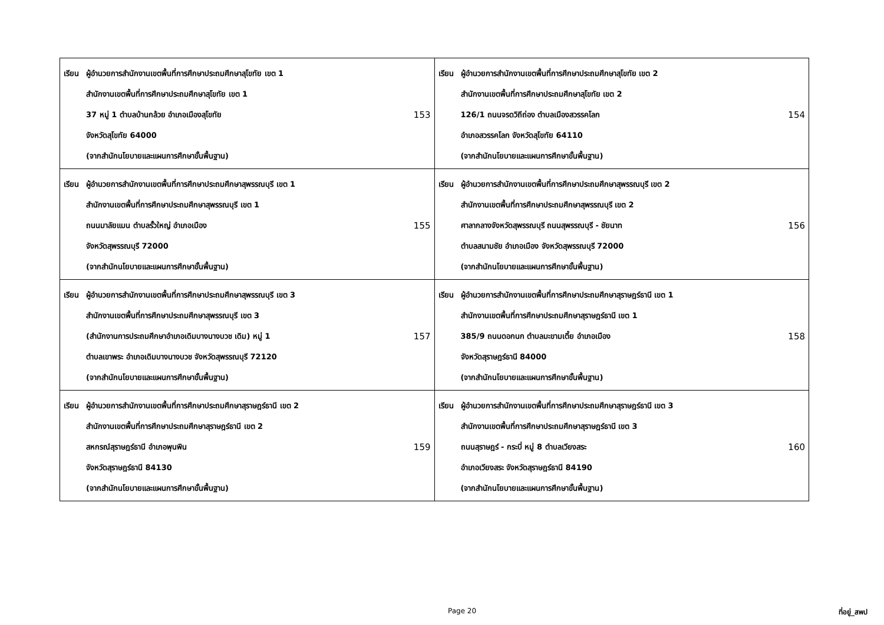| เรียน ผู้อำนวยการสำนักงานเขตพื้นที่การศึกษาประถมศึกษาสุโขทัย เขต 1 สำนักงานเขตพื้นที่การศึกษาประถมศึกษาสุโขทัย เขต 1 37 หมู่ 1 ตำบลบ้านกล้วย อำเภอเมืองสุโขทัย จังหวัดสุโขทัย 64000 (จากสำนักนโยบายและแผนการศึกษาขั้นพื้นฐาน) 153 | เรียน ผู้อำนวยการสำนักงานเขตพื้นที่การศึกษาประถมศึกษาสุโขทัย เขต 2 สำนักงานเขตพื้นที่การศึกษาประถมศึกษาสุโขทัย เขต 2 126/1 ถนนจรดวิถีถ่อง ตำบลเมืองสวรรคโลก อำเภอสวรรคโลก จังหวัดสุโขทัย 64110 (จากสำนักนโยบายและแผนการศึกษาขั้นพื้นฐาน) 154 |
| เรียน ผู้อำนวยการสำนักงานเขตพื้นที่การศึกษาประถมศึกษาสุพรรณบุรี เขต 1 สำนักงานเขตพื้นที่การศึกษาประถมศึกษาสุพรรณบุรี เขต 1 ถนนมาลัยแมน ตำบลรั้วใหญ่ อำเภอเมือง จังหวัดสุพรรณบุรี 72000 (จากสำนักนโยบายและแผนการศึกษาขั้นพื้นฐาน) 155 | เรียน ผู้อำนวยการสำนักงานเขตพื้นที่การศึกษาประถมศึกษาสุพรรณบุรี เขต 2 สำนักงานเขตพื้นที่การศึกษาประถมศึกษาสุพรรณบุรี เขต 2 ศาลากลางจังหวัดสุพรรณบุรี ถนนสุพรรณบุรี - ชัยนาท ตำบลสนามชัย อำเภอเมือง จังหวัดสุพรรณบุรี 72000 (จากสำนักนโยบายและแผนการศึกษาขั้นพื้นฐาน) 156 |
| เรียน ผู้อำนวยการสำนักงานเขตพื้นที่การศึกษาประถมศึกษาสุพรรณบุรี เขต 3 สำนักงานเขตพื้นที่การศึกษาประถมศึกษาสุพรรณบุรี เขต 3 (สำนักงานการประถมศึกษาอำเภอเดิมบางนางบวช เดิม) หมู่ 1 ตำบลเขาพระ อำเภอเดิมบางนางบวช จังหวัดสุพรรณบุรี 72120 (จากสำนักนโยบายและแผนการศึกษาขั้นพื้นฐาน) 157 | เรียน ผู้อำนวยการสำนักงานเขตพื้นที่การศึกษาประถมศึกษาสุราษฎร์ธานี เขต 1 สำนักงานเขตพื้นที่การศึกษาประถมศึกษาสุราษฎร์ธานี เขต 1 385/9 ถนนดอกนก ตำบลมะขามเตี้ย อำเภอเมือง จังหวัดสุราษฎร์ธานี 84000 (จากสำนักนโยบายและแผนการศึกษาขั้นพื้นฐาน) 158 |
| เรียน ผู้อำนวยการสำนักงานเขตพื้นที่การศึกษาประถมศึกษาสุราษฎร์ธานี เขต 2 สำนักงานเขตพื้นที่การศึกษาประถมศึกษาสุราษฎร์ธานี เขต 2 สหกรณ์สุราษฎร์ธานี อำเภอพุนพิน จังหวัดสุราษฎร์ธานี 84130 (จากสำนักนโยบายและแผนการศึกษาขั้นพื้นฐาน) 159 | เรียน ผู้อำนวยการสำนักงานเขตพื้นที่การศึกษาประถมศึกษาสุราษฎร์ธานี เขต 3 สำนักงานเขตพื้นที่การศึกษาประถมศึกษาสุราษฎร์ธานี เขต 3 ถนนสุราษฎร์ - กระบี่ หมู่ 8 ตำบลเวียงสระ อำเภอเวียงสระ จังหวัดสุราษฎร์ธานี 84190 (จากสำนักนโยบายและแผนการศึกษาขั้นพื้นฐาน) 160 |
Page 20 ที่อยู่_สพป